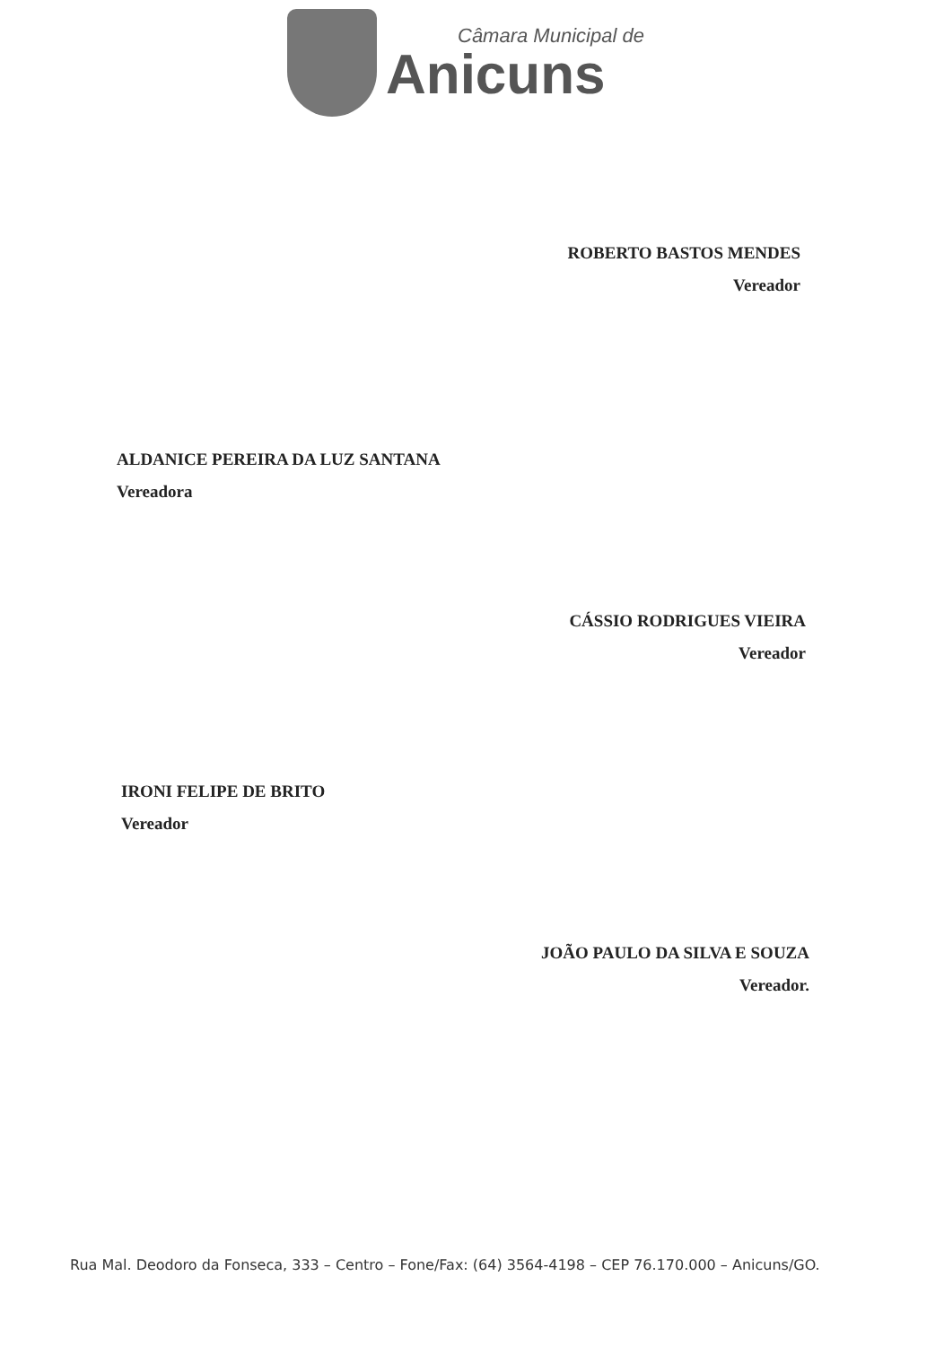Câmara Municipal de
Anicuns
ROBERTO BASTOS MENDES
Vereador
ALDANICE PEREIRA DA LUZ SANTANA
Vereadora
CÁSSIO RODRIGUES VIEIRA
Vereador
IRONI FELIPE DE BRITO
Vereador
JOÃO PAULO DA SILVA E SOUZA
Vereador.
Rua Mal. Deodoro da Fonseca, 333 – Centro – Fone/Fax: (64) 3564-4198 – CEP 76.170.000 – Anicuns/GO.